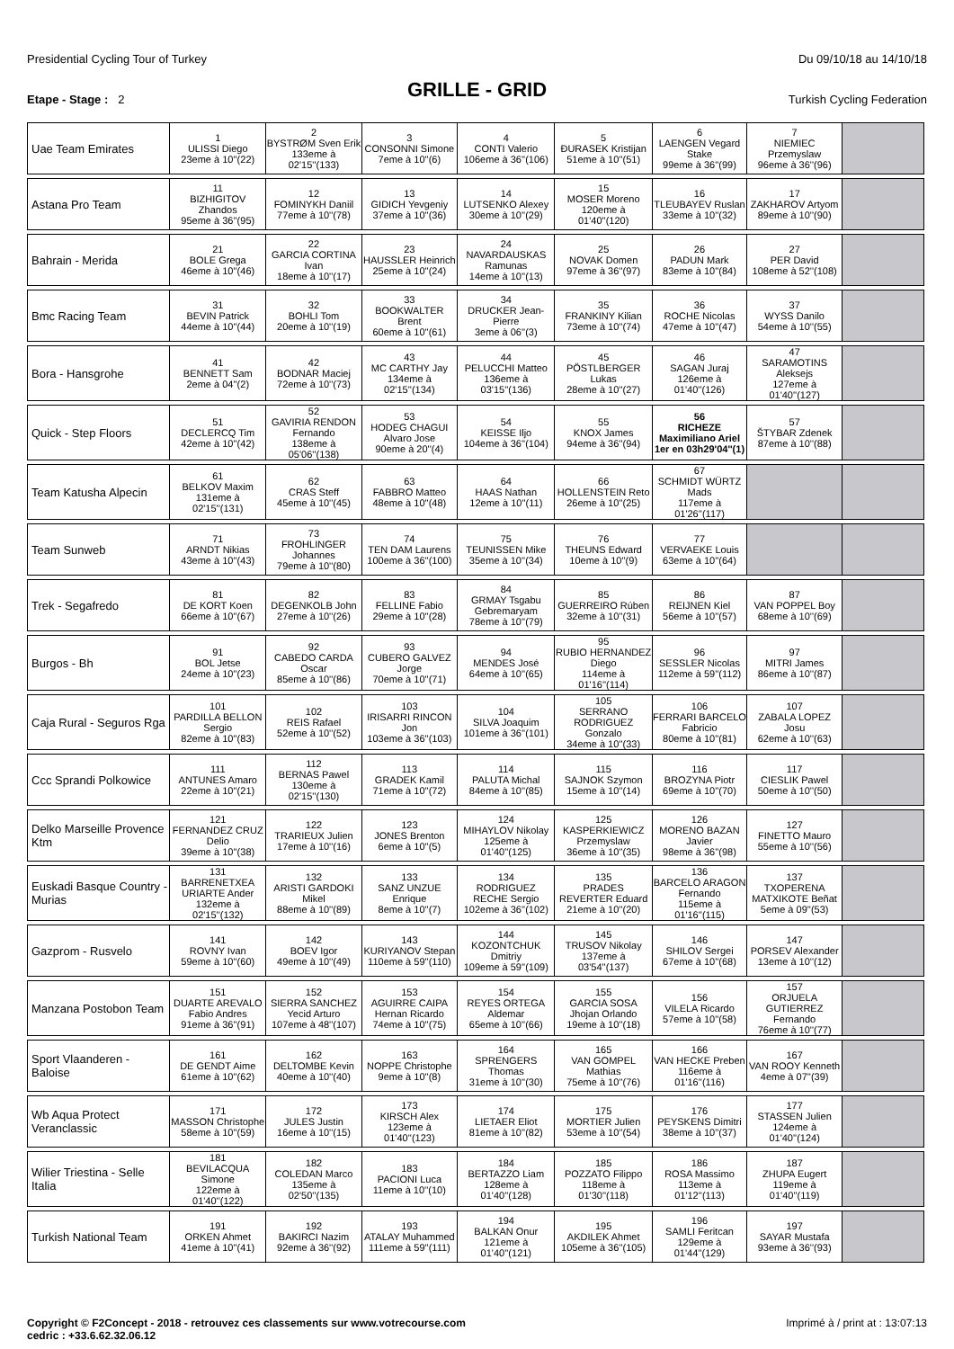Presidential Cycling Tour of Turkey Du 09/10/18 au 14/10/18
GRILLE - GRID
Etape - Stage : 2 Turkish Cycling Federation
| Uae Team Emirates | 1 ULISSI Diego 23eme à 10''(22) | 2 BYSTRØM Sven Erik 133eme à 02'15''(133) | 3 CONSONNI Simone 7eme à 10''(6) | 4 CONTI Valerio 106eme à 36''(106) | 5 ÐURASEK Kristijan 51eme à 10''(51) | 6 LAENGEN Vegard Stake 99eme à 36''(99) | 7 NIEMIEC Przemyslaw 96eme à 36''(96) | |
| Astana Pro Team | 11 BIZHIGITOV Zhandos 95eme à 36''(95) | 12 FOMINYKH Daniil 77eme à 10''(78) | 13 GIDICH Yevgeniy 37eme à 10''(36) | 14 LUTSENKO Alexey 30eme à 10''(29) | 15 MOSER Moreno 120eme à 01'40''(120) | 16 TLEUBAYEV Ruslan 33eme à 10''(32) | 17 ZAKHAROV Artyom 89eme à 10''(90) | |
| Bahrain - Merida | 21 BOLE Grega 46eme à 10''(46) | 22 GARCIA CORTINA Ivan 18eme à 10''(17) | 23 HAUSSLER Heinrich 25eme à 10''(24) | 24 NAVARDAUSKAS Ramunas 14eme à 10''(13) | 25 NOVAK Domen 97eme à 36''(97) | 26 PADUN Mark 83eme à 10''(84) | 27 PER David 108eme à 52''(108) | |
| Bmc Racing Team | 31 BEVIN Patrick 44eme à 10''(44) | 32 BOHLI Tom 20eme à 10''(19) | 33 BOOKWALTER Brent 60eme à 10''(61) | 34 DRUCKER Jean-Pierre 3eme à 06''(3) | 35 FRANKINY Kilian 73eme à 10''(74) | 36 ROCHE Nicolas 47eme à 10''(47) | 37 WYSS Danilo 54eme à 10''(55) | |
| Bora - Hansgrohe | 41 BENNETT Sam 2eme à 04''(2) | 42 BODNAR Maciej 72eme à 10''(73) | 43 MC CARTHY Jay 134eme à 02'15''(134) | 44 PELUCCHI Matteo 136eme à 03'15''(136) | 45 PÖSTLBERGER Lukas 28eme à 10''(27) | 46 SAGAN Juraj 126eme à 01'40''(126) | 47 SARAMOTINS Aleksejs 127eme à 01'40''(127) | |
| Quick - Step Floors | 51 DECLERCQ Tim 42eme à 10''(42) | 52 GAVIRIA RENDON Fernando 138eme à 05'06''(138) | 53 HODEG CHAGUI Alvaro Jose 90eme à 20''(4) | 54 KEISSE Iljo 104eme à 36''(104) | 55 KNOX James 94eme à 36''(94) | 56 RICHEZE Maximiliano Ariel 1er en 03h29'04''(1) | 57 ŠTYBAR Zdenek 87eme à 10''(88) | |
| Team Katusha Alpecin | 61 BELKOV Maxim 131eme à 02'15''(131) | 62 CRAS Steff 45eme à 10''(45) | 63 FABBRO Matteo 48eme à 10''(48) | 64 HAAS Nathan 12eme à 10''(11) | 66 HOLLENSTEIN Reto 26eme à 10''(25) | 67 SCHMIDT WÜRTZ Mads 117eme à 01'26''(117) | | |
| Team Sunweb | 71 ARNDT Nikias 43eme à 10''(43) | 73 FROHLINGER Johannes 79eme à 10''(80) | 74 TEN DAM Laurens 100eme à 36''(100) | 75 TEUNISSEN Mike 35eme à 10''(34) | 76 THEUNS Edward 10eme à 10''(9) | 77 VERVAEKE Louis 63eme à 10''(64) | | |
| Trek - Segafredo | 81 DE KORT Koen 66eme à 10''(67) | 82 DEGENKOLB John 27eme à 10''(26) | 83 FELLINE Fabio 29eme à 10''(28) | 84 GRMAY Tsgabu Gebremaryam 78eme à 10''(79) | 85 GUERREIRO Rúben 32eme à 10''(31) | 86 REIJNEN Kiel 56eme à 10''(57) | 87 VAN POPPEL Boy 68eme à 10''(69) | |
| Burgos - Bh | 91 BOL Jetse 24eme à 10''(23) | 92 CABEDO CARDA Oscar 85eme à 10''(86) | 93 CUBERO GALVEZ Jorge 70eme à 10''(71) | 94 MENDES José 64eme à 10''(65) | 95 RUBIO HERNANDEZ Diego 114eme à 01'16''(114) | 96 SESSLER Nicolas 112eme à 59''(112) | 97 MITRI James 86eme à 10''(87) | |
| Caja Rural - Seguros Rga | 101 PARDILLA BELLON Sergio 82eme à 10''(83) | 102 REIS Rafael 52eme à 10''(52) | 103 IRISARRI RINCON Jon 103eme à 36''(103) | 104 SILVA Joaquim 101eme à 36''(101) | 105 SERRANO RODRIGUEZ Gonzalo 34eme à 10''(33) | 106 FERRARI BARCELO Fabricio 80eme à 10''(81) | 107 ZABALA LOPEZ Josu 62eme à 10''(63) | |
| Ccc Sprandi Polkowice | 111 ANTUNES Amaro 22eme à 10''(21) | 112 BERNAS Pawel 130eme à 02'15''(130) | 113 GRADEK Kamil 71eme à 10''(72) | 114 PALUTA Michal 84eme à 10''(85) | 115 SAJNOK Szymon 15eme à 10''(14) | 116 BROZYNA Piotr 69eme à 10''(70) | 117 CIESLIK Pawel 50eme à 10''(50) | |
| Delko Marseille Provence Ktm | 121 FERNANDEZ CRUZ Delio 39eme à 10''(38) | 122 TRARIEUX Julien 17eme à 10''(16) | 123 JONES Brenton 6eme à 10''(5) | 124 MIHAYLOV Nikolay 125eme à 01'40''(125) | 125 KASPERKIEWICZ Przemyslaw 36eme à 10''(35) | 126 MORENO BAZAN Javier 98eme à 36''(98) | 127 FINETTO Mauro 55eme à 10''(56) | |
| Euskadi Basque Country - Murias | 131 BARRENETXEA URIARTE Ander 132eme à 02'15''(132) | 132 ARISTI GARDOKI Mikel 88eme à 10''(89) | 133 SANZ UNZUE Enrique 8eme à 10''(7) | 134 RODRIGUEZ RECHE Sergio 102eme à 36''(102) | 135 PRADES REVERTER Eduard 21eme à 10''(20) | 136 BARCELO ARAGON Fernando 115eme à 01'16''(115) | 137 TXOPERENA MATXIKOTE Beñat 5eme à 09''(53) | |
| Gazprom - Rusvelo | 141 ROVNY Ivan 59eme à 10''(60) | 142 BOEV Igor 49eme à 10''(49) | 143 KURIYANOV Stepan 110eme à 59''(110) | 144 KOZONTCHUK Dmitriy 109eme à 59''(109) | 145 TRUSOV Nikolay 137eme à 03'54''(137) | 146 SHILOV Sergei 67eme à 10''(68) | 147 PORSEV Alexander 13eme à 10''(12) | |
| Manzana Postobon Team | 151 DUARTE AREVALO Fabio Andres 91eme à 36''(91) | 152 SIERRA SANCHEZ Yecid Arturo 107eme à 48''(107) | 153 AGUIRRE CAIPA Hernan Ricardo 74eme à 10''(75) | 154 REYES ORTEGA Aldemar 65eme à 10''(66) | 155 GARCIA SOSA Jhojan Orlando 19eme à 10''(18) | 156 VILELA Ricardo 57eme à 10''(58) | 157 ORJUELA GUTIERREZ Fernando 76eme à 10''(77) | |
| Sport Vlaanderen - Baloise | 161 DE GENDT Aime 61eme à 10''(62) | 162 DELTOMBE Kevin 40eme à 10''(40) | 163 NOPPE Christophe 9eme à 10''(8) | 164 SPRENGERS Thomas 31eme à 10''(30) | 165 VAN GOMPEL Mathias 75eme à 10''(76) | 166 VAN HECKE Preben 116eme à 01'16''(116) | 167 VAN ROOY Kenneth 4eme à 07''(39) | |
| Wb Aqua Protect Veranclassic | 171 MASSON Christophe 58eme à 10''(59) | 172 JULES Justin 16eme à 10''(15) | 173 KIRSCH Alex 123eme à 01'40''(123) | 174 LIETAER Eliot 81eme à 10''(82) | 175 MORTIER Julien 53eme à 10''(54) | 176 PEYSKENS Dimitri 38eme à 10''(37) | 177 STASSEN Julien 124eme à 01'40''(124) | |
| Wilier Triestina - Selle Italia | 181 BEVILACQUA Simone 122eme à 01'40''(122) | 182 COLEDAN Marco 135eme à 02'50''(135) | 183 PACIONI Luca 11eme à 10''(10) | 184 BERTAZZO Liam 128eme à 01'40''(128) | 185 POZZATO Filippo 118eme à 01'30''(118) | 186 ROSA Massimo 113eme à 01'12''(113) | 187 ZHUPA Eugert 119eme à 01'40''(119) | |
| Turkish National Team | 191 ORKEN Ahmet 41eme à 10''(41) | 192 BAKIRCI Nazim 92eme à 36''(92) | 193 ATALAY Muhammed 111eme à 59''(111) | 194 BALKAN Onur 121eme à 01'40''(121) | 195 AKDILEK Ahmet 105eme à 36''(105) | 196 SAMLI Feritcan 129eme à 01'44''(129) | 197 SAYAR Mustafa 93eme à 36''(93) | |
Copyright © F2Concept - 2018 - retrouvez ces classements sur www.votrecourse.com
cedric : +33.6.62.32.06.12 Imprimé à / print at : 13:07:13